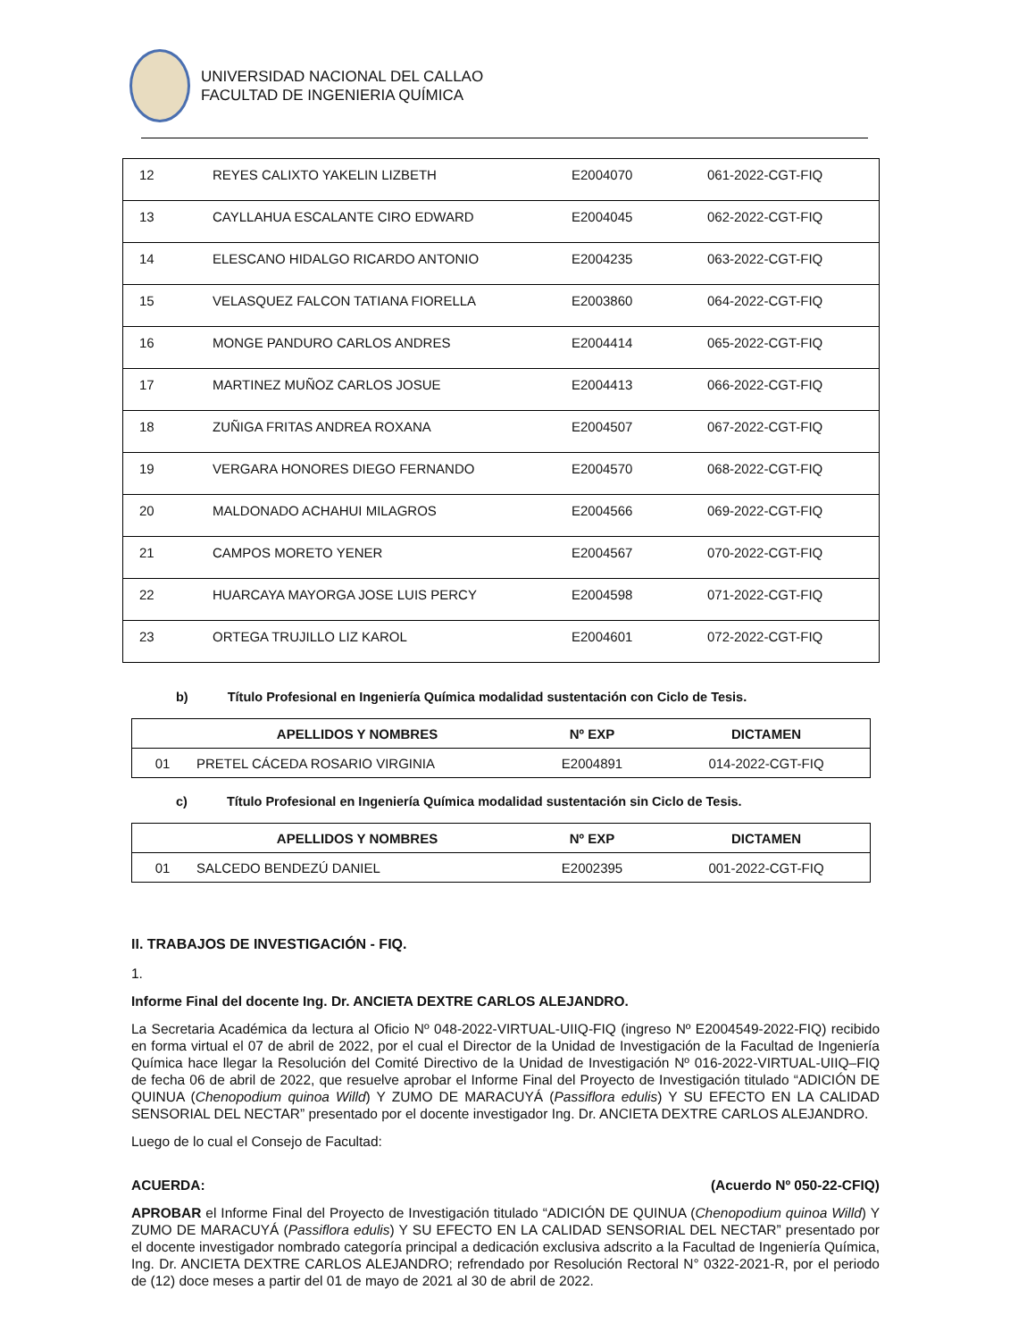UNIVERSIDAD NACIONAL DEL CALLAO
FACULTAD DE INGENIERIA QUÍMICA
| 12 | REYES CALIXTO YAKELIN LIZBETH | E2004070 | 061-2022-CGT-FIQ |
| 13 | CAYLLAHUA ESCALANTE CIRO EDWARD | E2004045 | 062-2022-CGT-FIQ |
| 14 | ELESCANO HIDALGO RICARDO ANTONIO | E2004235 | 063-2022-CGT-FIQ |
| 15 | VELASQUEZ FALCON TATIANA FIORELLA | E2003860 | 064-2022-CGT-FIQ |
| 16 | MONGE PANDURO CARLOS ANDRES | E2004414 | 065-2022-CGT-FIQ |
| 17 | MARTINEZ MUÑOZ CARLOS JOSUE | E2004413 | 066-2022-CGT-FIQ |
| 18 | ZUÑIGA FRITAS ANDREA ROXANA | E2004507 | 067-2022-CGT-FIQ |
| 19 | VERGARA HONORES DIEGO FERNANDO | E2004570 | 068-2022-CGT-FIQ |
| 20 | MALDONADO ACHAHUI MILAGROS | E2004566 | 069-2022-CGT-FIQ |
| 21 | CAMPOS MORETO YENER | E2004567 | 070-2022-CGT-FIQ |
| 22 | HUARCAYA MAYORGA JOSE LUIS PERCY | E2004598 | 071-2022-CGT-FIQ |
| 23 | ORTEGA TRUJILLO LIZ KAROL | E2004601 | 072-2022-CGT-FIQ |
b) Título Profesional en Ingeniería Química modalidad sustentación con Ciclo de Tesis.
| | APELLIDOS Y NOMBRES | Nº EXP | DICTAMEN |
| --- | --- | --- | --- |
| 01 | PRETEL CÁCEDA ROSARIO VIRGINIA | E2004891 | 014-2022-CGT-FIQ |
c) Título Profesional en Ingeniería Química modalidad sustentación sin Ciclo de Tesis.
| | APELLIDOS Y NOMBRES | Nº EXP | DICTAMEN |
| --- | --- | --- | --- |
| 01 | SALCEDO BENDEZÚ DANIEL | E2002395 | 001-2022-CGT-FIQ |
II. TRABAJOS DE INVESTIGACIÓN - FIQ.
1.
Informe Final del docente Ing. Dr. ANCIETA DEXTRE CARLOS ALEJANDRO.
La Secretaria Académica da lectura al Oficio Nº 048-2022-VIRTUAL-UIIQ-FIQ (ingreso Nº E2004549-2022-FIQ) recibido en forma virtual el 07 de abril de 2022, por el cual el Director de la Unidad de Investigación de la Facultad de Ingeniería Química hace llegar la Resolución del Comité Directivo de la Unidad de Investigación Nº 016-2022-VIRTUAL-UIIQ–FIQ de fecha 06 de abril de 2022, que resuelve aprobar el Informe Final del Proyecto de Investigación titulado “ADICIÓN DE QUINUA (Chenopodium quinoa Willd) Y ZUMO DE MARACUYÁ (Passiflora edulis) Y SU EFECTO EN LA CALIDAD SENSORIAL DEL NECTAR” presentado por el docente investigador Ing. Dr. ANCIETA DEXTRE CARLOS ALEJANDRO.
Luego de lo cual el Consejo de Facultad:
ACUERDA: (Acuerdo Nº 050-22-CFIQ)
APROBAR el Informe Final del Proyecto de Investigación titulado “ADICIÓN DE QUINUA (Chenopodium quinoa Willd) Y ZUMO DE MARACUYÁ (Passiflora edulis) Y SU EFECTO EN LA CALIDAD SENSORIAL DEL NECTAR” presentado por el docente investigador nombrado categoría principal a dedicación exclusiva adscrito a la Facultad de Ingeniería Química, Ing. Dr. ANCIETA DEXTRE CARLOS ALEJANDRO; refrendado por Resolución Rectoral N° 0322-2021-R, por el periodo de (12) doce meses a partir del 01 de mayo de 2021 al 30 de abril de 2022.